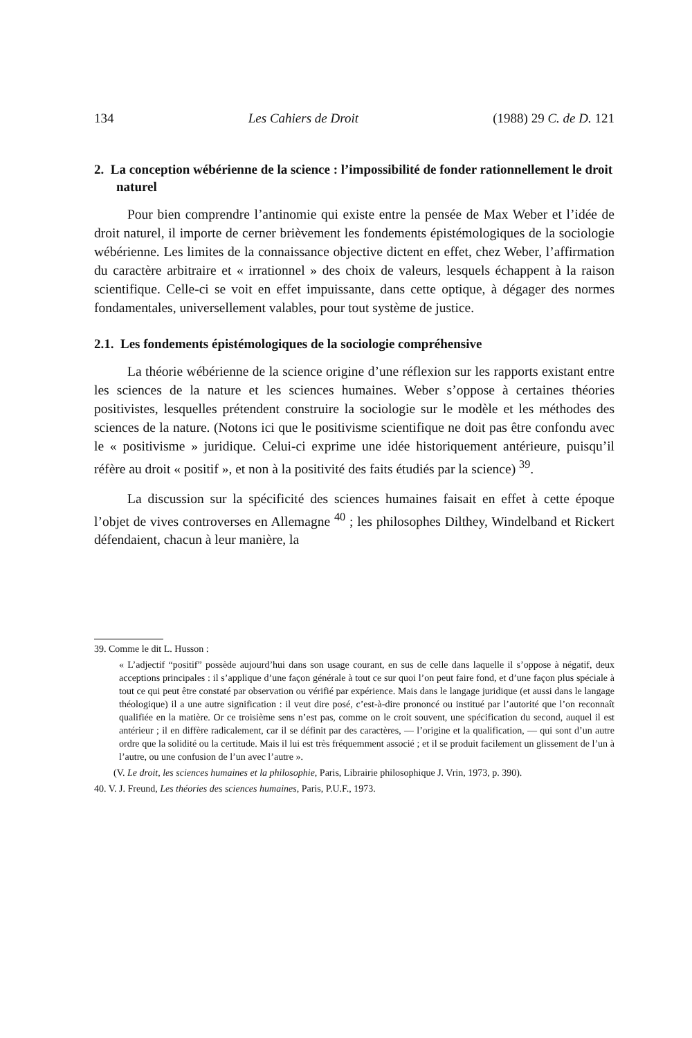134 Les Cahiers de Droit (1988) 29 C. de D. 121
2. La conception wébérienne de la science : l’impossibilité de fonder rationnellement le droit naturel
Pour bien comprendre l’antinomie qui existe entre la pensée de Max Weber et l’idée de droit naturel, il importe de cerner brièvement les fondements épistémologiques de la sociologie wébérienne. Les limites de la connaissance objective dictent en effet, chez Weber, l’affirmation du caractère arbitraire et « irrationnel » des choix de valeurs, lesquels échappent à la raison scientifique. Celle-ci se voit en effet impuissante, dans cette optique, à dégager des normes fondamentales, universellement valables, pour tout système de justice.
2.1. Les fondements épistémologiques de la sociologie compréhensive
La théorie wébérienne de la science origine d’une réflexion sur les rapports existant entre les sciences de la nature et les sciences humaines. Weber s’oppose à certaines théories positivistes, lesquelles prétendent construire la sociologie sur le modèle et les méthodes des sciences de la nature. (Notons ici que le positivisme scientifique ne doit pas être confondu avec le « positivisme » juridique. Celui-ci exprime une idée historiquement antérieure, puisqu’il réfère au droit « positif », et non à la positivité des faits étudiés par la science) <sup>39</sup>.
La discussion sur la spécificité des sciences humaines faisait en effet à cette époque l’objet de vives controverses en Allemagne <sup>40</sup> ; les philosophes Dilthey, Windelband et Rickert défendaient, chacun à leur manière, la
39. Comme le dit L. Husson :
« L’adjectif “positif” possède aujourd’hui dans son usage courant, en sus de celle dans laquelle il s’oppose à négatif, deux acceptions principales : il s’applique d’une façon générale à tout ce sur quoi l’on peut faire fond, et d’une façon plus spéciale à tout ce qui peut être constaté par observation ou vérifié par expérience. Mais dans le langage juridique (et aussi dans le langage théologique) il a une autre signification : il veut dire posé, c’est-à-dire prononcé ou institué par l’autorité que l’on reconnaît qualifiée en la matière. Or ce troisième sens n’est pas, comme on le croit souvent, une spécification du second, auquel il est antérieur ; il en diffère radicalement, car il se définit par des caractères, — l’origine et la qualification, — qui sont d’un autre ordre que la solidité ou la certitude. Mais il lui est très fréquemment associé ; et il se produit facilement un glissement de l’un à l’autre, ou une confusion de l’un avec l’autre ».
(V. Le droit, les sciences humaines et la philosophie, Paris, Librairie philosophique J. Vrin, 1973, p. 390).
40. V. J. Freund, Les théories des sciences humaines, Paris, P.U.F., 1973.